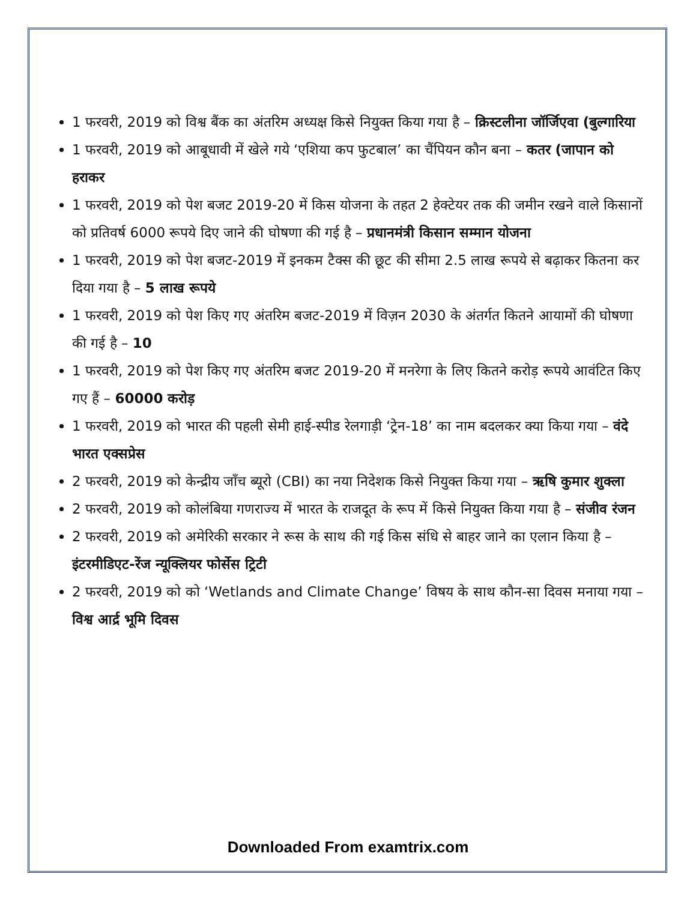1 फरवरी, 2019 को विश्व बैंक का अंतरिम अध्यक्ष किसे नियुक्त किया गया है – क्रिस्टलीना जॉर्जिएवा (बुल्गारिया
1 फरवरी, 2019 को आबूधावी में खेले गये ‘एशिया कप फुटबाल’ का चैंपियन कौन बना – कतर (जापान को हराकर
1 फरवरी, 2019 को पेश बजट 2019-20 में किस योजना के तहत 2 हेक्टेयर तक की जमीन रखने वाले किसानों को प्रतिवर्ष 6000 रूपये दिए जाने की घोषणा की गई है – प्रधानमंत्री किसान सम्मान योजना
1 फरवरी, 2019 को पेश बजट-2019 में इनकम टैक्स की छूट की सीमा 2.5 लाख रूपये से बढ़ाकर कितना कर दिया गया है – 5 लाख रूपये
1 फरवरी, 2019 को पेश किए गए अंतरिम बजट-2019 में विज़न 2030 के अंतर्गत कितने आयामों की घोषणा की गई है – 10
1 फरवरी, 2019 को पेश किए गए अंतरिम बजट 2019-20 में मनरेगा के लिए कितने करोड़ रूपये आवंटित किए गए हैं – 60000 करोड़
1 फरवरी, 2019 को भारत की पहली सेमी हाई-स्पीड रेलगाड़ी ‘ट्रेन-18’ का नाम बदलकर क्या किया गया – वंदे भारत एक्सप्रेस
2 फरवरी, 2019 को केन्द्रीय जाँच ब्यूरो (CBI) का नया निदेशक किसे नियुक्त किया गया – ऋषि कुमार शुक्ला
2 फरवरी, 2019 को कोलंबिया गणराज्य में भारत के राजदूत के रूप में किसे नियुक्त किया गया है – संजीव रंजन
2 फरवरी, 2019 को अमेरिकी सरकार ने रूस के साथ की गई किस संधि से बाहर जाने का एलान किया है – इंटरमीडिएट-रेंज न्यूक्लियर फोर्सेस ट्रिटी
2 फरवरी, 2019 को को ‘Wetlands and Climate Change’ विषय के साथ कौन-सा दिवस मनाया गया – विश्व आर्द्र भूमि दिवस
Downloaded From examtrix.com